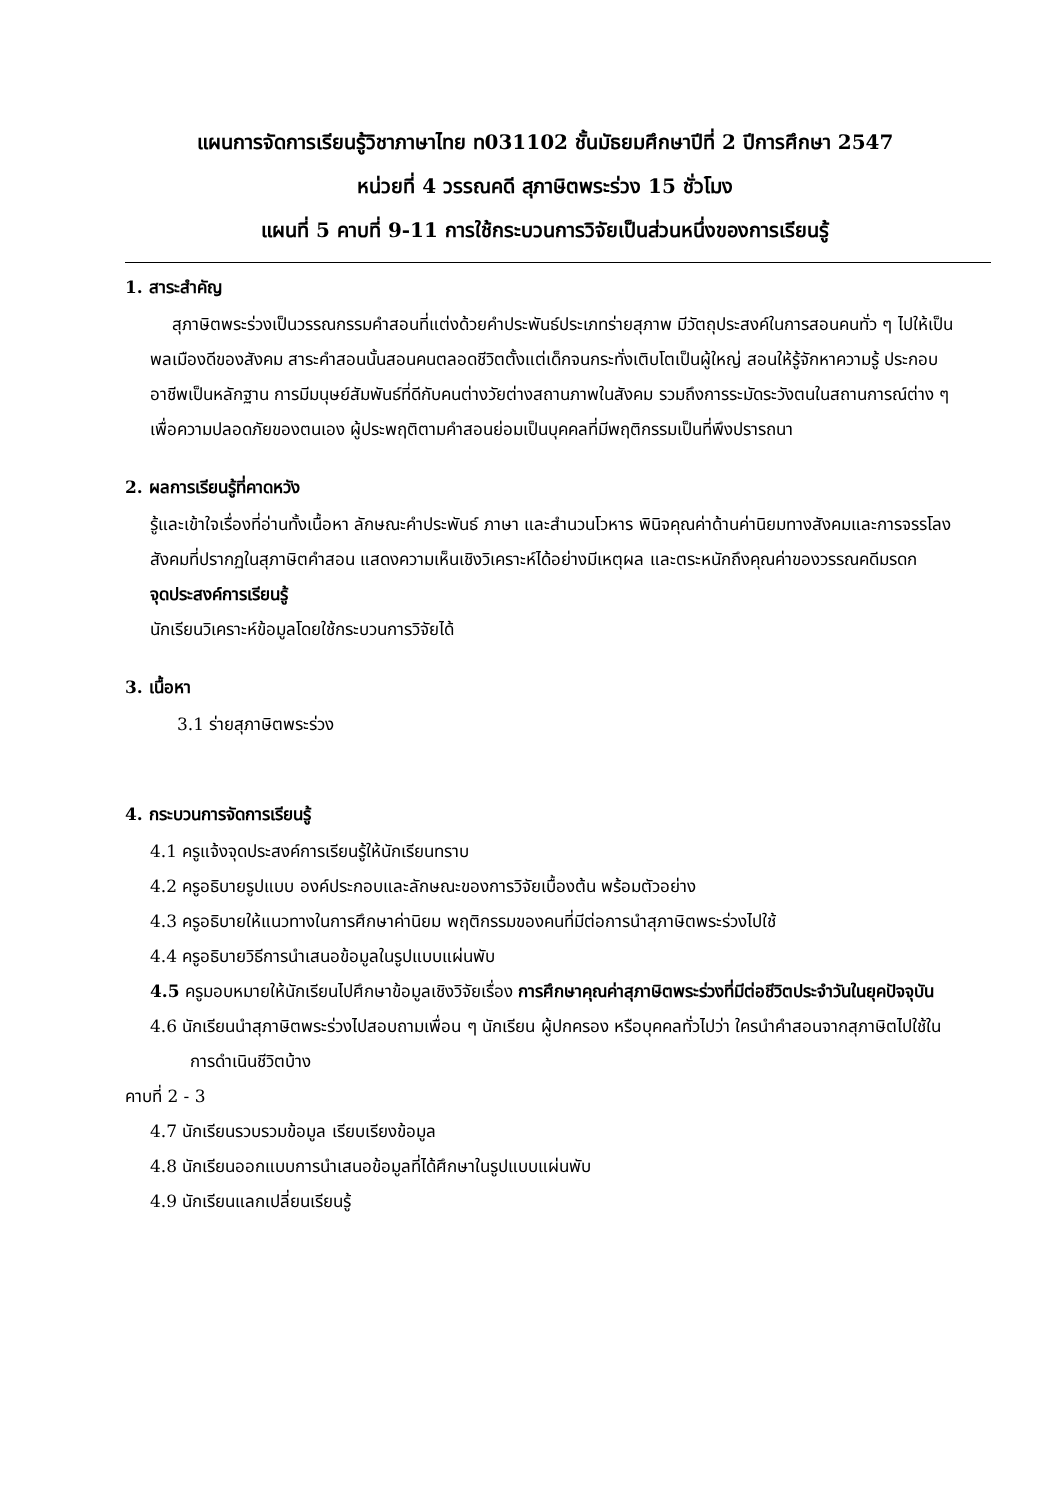แผนการจัดการเรียนรู้วิชาภาษาไทย ท031102 ชั้นมัธยมศึกษาปีที่ 2 ปีการศึกษา 2547
หน่วยที่ 4 วรรณคดี สุภาษิตพระร่วง 15 ชั่วโมง
แผนที่ 5 คาบที่ 9-11 การใช้กระบวนการวิจัยเป็นส่วนหนึ่งของการเรียนรู้
1. สาระสำคัญ
สุภาษิตพระร่วงเป็นวรรณกรรมคำสอนที่แต่งด้วยคำประพันธ์ประเภทร่ายสุภาพ มีวัตถุประสงค์ในการสอนคนทั่ว ๆ ไปให้เป็นพลเมืองดีของสังคม สาระคำสอนนั้นสอนคนตลอดชีวิตตั้งแต่เด็กจนกระทั่งเติบโตเป็นผู้ใหญ่ สอนให้รู้จักหาความรู้ ประกอบอาชีพเป็นหลักฐาน การมีมนุษย์สัมพันธ์ที่ดีกับคนต่างวัยต่างสถานภาพในสังคม รวมถึงการระมัดระวังตนในสถานการณ์ต่าง ๆ เพื่อความปลอดภัยของตนเอง ผู้ประพฤติตามคำสอนย่อมเป็นบุคคลที่มีพฤติกรรมเป็นที่พึงปรารถนา
2. ผลการเรียนรู้ที่คาดหวัง
รู้และเข้าใจเรื่องที่อ่านทั้งเนื้อหา ลักษณะคำประพันธ์ ภาษา และสำนวนโวหาร พินิจคุณค่าด้านค่านิยมทางสังคมและการจรรโลงสังคมที่ปรากฏในสุภาษิตคำสอน แสดงความเห็นเชิงวิเคราะห์ได้อย่างมีเหตุผล และตระหนักถึงคุณค่าของวรรณคดีมรดก
จุดประสงค์การเรียนรู้
นักเรียนวิเคราะห์ข้อมูลโดยใช้กระบวนการวิจัยได้
3. เนื้อหา
3.1 ร่ายสุภาษิตพระร่วง
4. กระบวนการจัดการเรียนรู้
4.1 ครูแจ้งจุดประสงค์การเรียนรู้ให้นักเรียนทราบ
4.2 ครูอธิบายรูปแบบ องค์ประกอบและลักษณะของการวิจัยเบื้องต้น พร้อมตัวอย่าง
4.3 ครูอธิบายให้แนวทางในการศึกษาค่านิยม พฤติกรรมของคนที่มีต่อการนำสุภาษิตพระร่วงไปใช้
4.4 ครูอธิบายวิธีการนำเสนอข้อมูลในรูปแบบแผ่นพับ
4.5 ครูมอบหมายให้นักเรียนไปศึกษาข้อมูลเชิงวิจัยเรื่อง การศึกษาคุณค่าสุภาษิตพระร่วงที่มีต่อชีวิตประจำวันในยุคปัจจุบัน
4.6 นักเรียนนำสุภาษิตพระร่วงไปสอบถามเพื่อน ๆ นักเรียน ผู้ปกครอง หรือบุคคลทั่วไปว่า ใครนำคำสอนจากสุภาษิตไปใช้ในการดำเนินชีวิตบ้าง
คาบที่ 2 - 3
4.7 นักเรียนรวบรวมข้อมูล เรียบเรียงข้อมูล
4.8 นักเรียนออกแบบการนำเสนอข้อมูลที่ได้ศึกษาในรูปแบบแผ่นพับ
4.9 นักเรียนแลกเปลี่ยนเรียนรู้